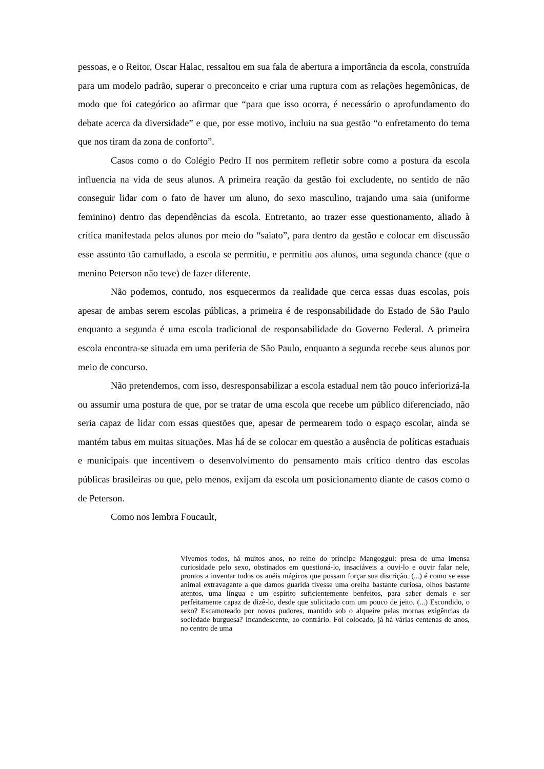pessoas, e o Reitor, Oscar Halac, ressaltou em sua fala de abertura a importância da escola, construída para um modelo padrão, superar o preconceito e criar uma ruptura com as relações hegemônicas, de modo que foi categórico ao afirmar que “para que isso ocorra, é necessário o aprofundamento do debate acerca da diversidade” e que, por esse motivo, incluiu na sua gestão “o enfretamento do tema que nos tiram da zona de conforto”.
Casos como o do Colégio Pedro II nos permitem refletir sobre como a postura da escola influencia na vida de seus alunos. A primeira reação da gestão foi excludente, no sentido de não conseguir lidar com o fato de haver um aluno, do sexo masculino, trajando uma saia (uniforme feminino) dentro das dependências da escola. Entretanto, ao trazer esse questionamento, aliado à crítica manifestada pelos alunos por meio do “saiato”, para dentro da gestão e colocar em discussão esse assunto tão camuflado, a escola se permitiu, e permitiu aos alunos, uma segunda chance (que o menino Peterson não teve) de fazer diferente.
Não podemos, contudo, nos esquecermos da realidade que cerca essas duas escolas, pois apesar de ambas serem escolas públicas, a primeira é de responsabilidade do Estado de São Paulo enquanto a segunda é uma escola tradicional de responsabilidade do Governo Federal. A primeira escola encontra-se situada em uma periferia de São Paulo, enquanto a segunda recebe seus alunos por meio de concurso.
Não pretendemos, com isso, desresponsabilizar a escola estadual nem tão pouco inferiorizá-la ou assumir uma postura de que, por se tratar de uma escola que recebe um público diferenciado, não seria capaz de lidar com essas questões que, apesar de permearem todo o espaço escolar, ainda se mantém tabus em muitas situações. Mas há de se colocar em questão a ausência de políticas estaduais e municipais que incentivem o desenvolvimento do pensamento mais crítico dentro das escolas públicas brasileiras ou que, pelo menos, exijam da escola um posicionamento diante de casos como o de Peterson.
Como nos lembra Foucault,
Vivemos todos, há muitos anos, no reino do príncipe Mangoggul: presa de uma imensa curiosidade pelo sexo, obstinados em questioná-lo, insaciáveis a ouvi-lo e ouvir falar nele, prontos a inventar todos os anéis mágicos que possam forçar sua discrição. (...) é como se esse animal extravagante a que damos guarida tivesse uma orelha bastante curiosa, olhos bastante atentos, uma língua e um espírito suficientemente benfeitos, para saber demais e ser perfeitamente capaz de dizê-lo, desde que solicitado com um pouco de jeito. (...) Escondido, o sexo? Escamoteado por novos pudores, mantido sob o alqueire pelas mornas exigências da sociedade burguesa? Incandescente, ao contrário. Foi colocado, já há várias centenas de anos, no centro de uma